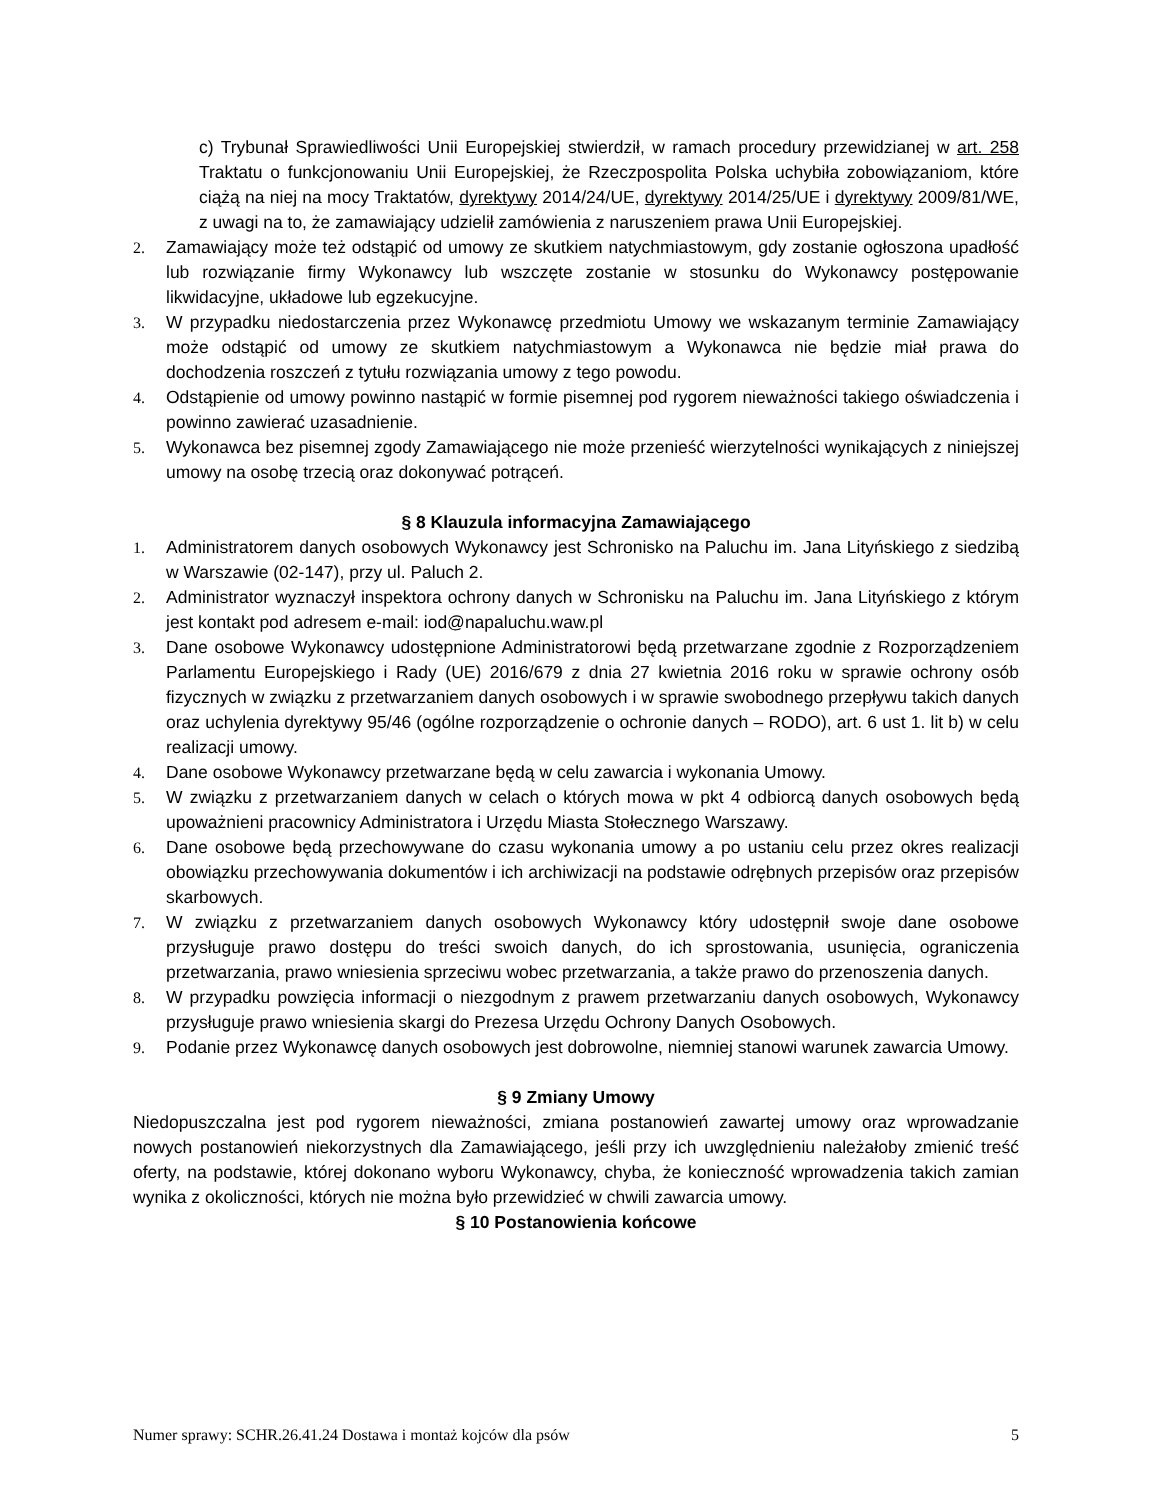c) Trybunał Sprawiedliwości Unii Europejskiej stwierdził, w ramach procedury przewidzianej w art. 258 Traktatu o funkcjonowaniu Unii Europejskiej, że Rzeczpospolita Polska uchybiła zobowiązaniom, które ciążą na niej na mocy Traktatów, dyrektywy 2014/24/UE, dyrektywy 2014/25/UE i dyrektywy 2009/81/WE, z uwagi na to, że zamawiający udzielił zamówienia z naruszeniem prawa Unii Europejskiej.
2. Zamawiający może też odstąpić od umowy ze skutkiem natychmiastowym, gdy zostanie ogłoszona upadłość lub rozwiązanie firmy Wykonawcy lub wszczęte zostanie w stosunku do Wykonawcy postępowanie likwidacyjne, układowe lub egzekucyjne.
3. W przypadku niedostarczenia przez Wykonawcę przedmiotu Umowy we wskazanym terminie Zamawiający może odstąpić od umowy ze skutkiem natychmiastowym a Wykonawca nie będzie miał prawa do dochodzenia roszczeń z tytułu rozwiązania umowy z tego powodu.
4. Odstąpienie od umowy powinno nastąpić w formie pisemnej pod rygorem nieważności takiego oświadczenia i powinno zawierać uzasadnienie.
5. Wykonawca bez pisemnej zgody Zamawiającego nie może przenieść wierzytelności wynikających z niniejszej umowy na osobę trzecią oraz dokonywać potrąceń.
§ 8 Klauzula informacyjna Zamawiającego
1. Administratorem danych osobowych Wykonawcy jest Schronisko na Paluchu im. Jana Lityńskiego z siedzibą w Warszawie (02-147), przy ul. Paluch 2.
2. Administrator wyznaczył inspektora ochrony danych w Schronisku na Paluchu im. Jana Lityńskiego z którym jest kontakt pod adresem e-mail: iod@napaluchu.waw.pl
3. Dane osobowe Wykonawcy udostępnione Administratorowi będą przetwarzane zgodnie z Rozporządzeniem Parlamentu Europejskiego i Rady (UE) 2016/679 z dnia 27 kwietnia 2016 roku w sprawie ochrony osób fizycznych w związku z przetwarzaniem danych osobowych i w sprawie swobodnego przepływu takich danych oraz uchylenia dyrektywy 95/46 (ogólne rozporządzenie o ochronie danych – RODO), art. 6 ust 1. lit b) w celu realizacji umowy.
4. Dane osobowe Wykonawcy przetwarzane będą w celu zawarcia i wykonania Umowy.
5. W związku z przetwarzaniem danych w celach o których mowa w pkt 4 odbiorcą danych osobowych będą upoważnieni pracownicy Administratora i Urzędu Miasta Stołecznego Warszawy.
6. Dane osobowe będą przechowywane do czasu wykonania umowy a po ustaniu celu przez okres realizacji obowiązku przechowywania dokumentów i ich archiwizacji na podstawie odrębnych przepisów oraz przepisów skarbowych.
7. W związku z przetwarzaniem danych osobowych Wykonawcy który udostępnił swoje dane osobowe przysługuje prawo dostępu do treści swoich danych, do ich sprostowania, usunięcia, ograniczenia przetwarzania, prawo wniesienia sprzeciwu wobec przetwarzania, a także prawo do przenoszenia danych.
8. W przypadku powzięcia informacji o niezgodnym z prawem przetwarzaniu danych osobowych, Wykonawcy przysługuje prawo wniesienia skargi do Prezesa Urzędu Ochrony Danych Osobowych.
9. Podanie przez Wykonawcę danych osobowych jest dobrowolne, niemniej stanowi warunek zawarcia Umowy.
§ 9 Zmiany Umowy
Niedopuszczalna jest pod rygorem nieważności, zmiana postanowień zawartej umowy oraz wprowadzanie nowych postanowień niekorzystnych dla Zamawiającego, jeśli przy ich uwzględnieniu należałoby zmienić treść oferty, na podstawie, której dokonano wyboru Wykonawcy, chyba, że konieczność wprowadzenia takich zamian wynika z okoliczności, których nie można było przewidzieć w chwili zawarcia umowy.
§ 10 Postanowienia końcowe
Numer sprawy: SCHR.26.41.24 Dostawa i montaż kojców dla psów 5